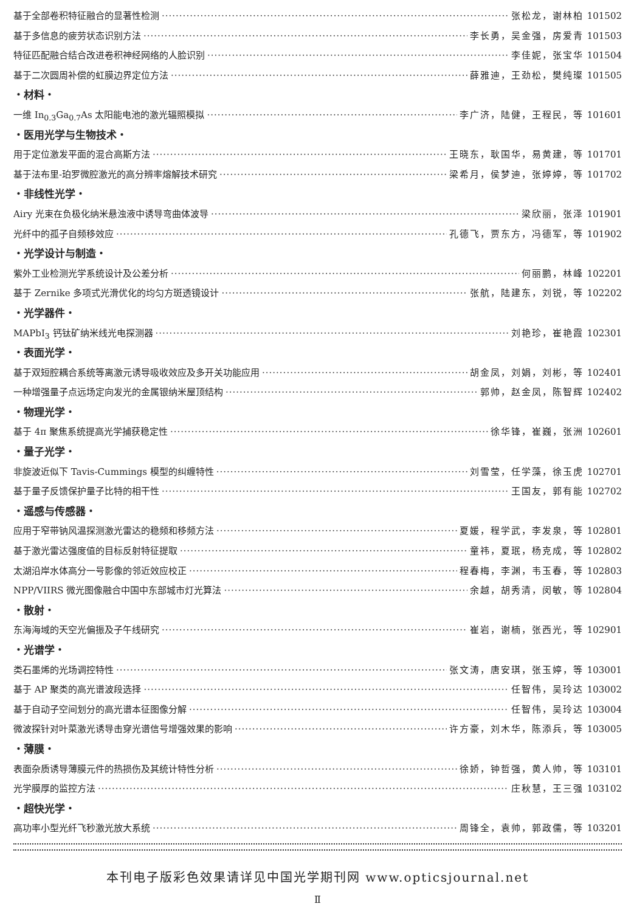基于全部卷积特征融合的显著性检测 张松龙，谢林柏 101502
基于多信息的疲劳状态识别方法 李长勇，吴金强，房爱青 101503
特征匹配融合结合改进卷积神经网络的人脸识别 李佳妮，张宝华 101504
基于二次圆周补偿的虹膜边界定位方法 薛雅迪，王劲松，樊纯璨 101505
・材料・
一维 In<sub>0.3</sub>Ga<sub>0.7</sub>As 太阳能电池的激光辐照模拟 李广济，陆健，王程民，等 101601
・医用光学与生物技术・
用于定位激发平面的混合高斯方法 王晓东，耿国华，易黄建，等 101701
基于法布里-珀罗微腔激光的高分辨率熔解技术研究 梁希月，侯梦迪，张婷婷，等 101702
・非线性光学・
Airy 光束在负极化纳米悬浊液中诱导弯曲体波导 梁欣丽，张泽 101901
光纤中的孤子自频移效应 孔德飞，贾东方，冯德军，等 101902
・光学设计与制造・
紫外工业检测光学系统设计及公差分析 何丽鹏，林峰 102201
基于 Zernike 多项式光滑优化的均匀方斑透镜设计 张航，陆建东，刘锐，等 102202
・光学器件・
MAPbI<sub>3</sub> 钙钛矿纳米线光电探测器 刘艳珍，崔艳霞 102301
・表面光学・
基于双短腔耦合系统等离激元诱导吸收效应及多开关功能应用 胡金凤，刘娟，刘彬，等 102401
一种增强量子点远场定向发光的金属银纳米屋顶结构 郭帅，赵金凤，陈智辉 102402
・物理光学・
基于 4π 聚焦系统提高光学捕获稳定性 徐华锋，崔巍，张洲 102601
・量子光学・
非旋波近似下 Tavis-Cummings 模型的纠缠特性 刘雪莹，任学藻，徐玉虎 102701
基于量子反馈保护量子比特的相干性 王国友，郭有能 102702
・遥感与传感器・
应用于窄带钠风温探测激光雷达的稳频和移频方法 夏媛，程学武，李发泉，等 102801
基于激光雷达强度值的目标反射特征提取 童祎，夏珉，杨克成，等 102802
太湖沿岸水体高分一号影像的邻近效应校正 程春梅，李渊，韦玉春，等 102803
NPP/VIIRS 微光图像融合中国中东部城市灯光算法 余越，胡秀清，闵敏，等 102804
・散射・
东海海域的天空光偏振及子午线研究 崔岩，谢楠，张西光，等 102901
・光谱学・
类石墨烯的光场调控特性 张文涛，唐安琪，张玉婷，等 103001
基于 AP 聚类的高光谱波段选择 任智伟，吴玲达 103002
基于自动子空间划分的高光谱本征图像分解 任智伟，吴玲达 103004
微波探针对叶菜激光诱导击穿光谱信号增强效果的影响 许方豪，刘木华，陈添兵，等 103005
・薄膜・
表面杂质诱导薄膜元件的热损伤及其统计特性分析 徐娇，钟哲强，黄人帅，等 103101
光学膜厚的监控方法 庄秋慧，王三强 103102
・超快光学・
高功率小型光纤飞秒激光放大系统 周锋全，袁帅，郭政儒，等 103201
本刊电子版彩色效果请详见中国光学期刊网 www.opticsjournal.net
Ⅱ